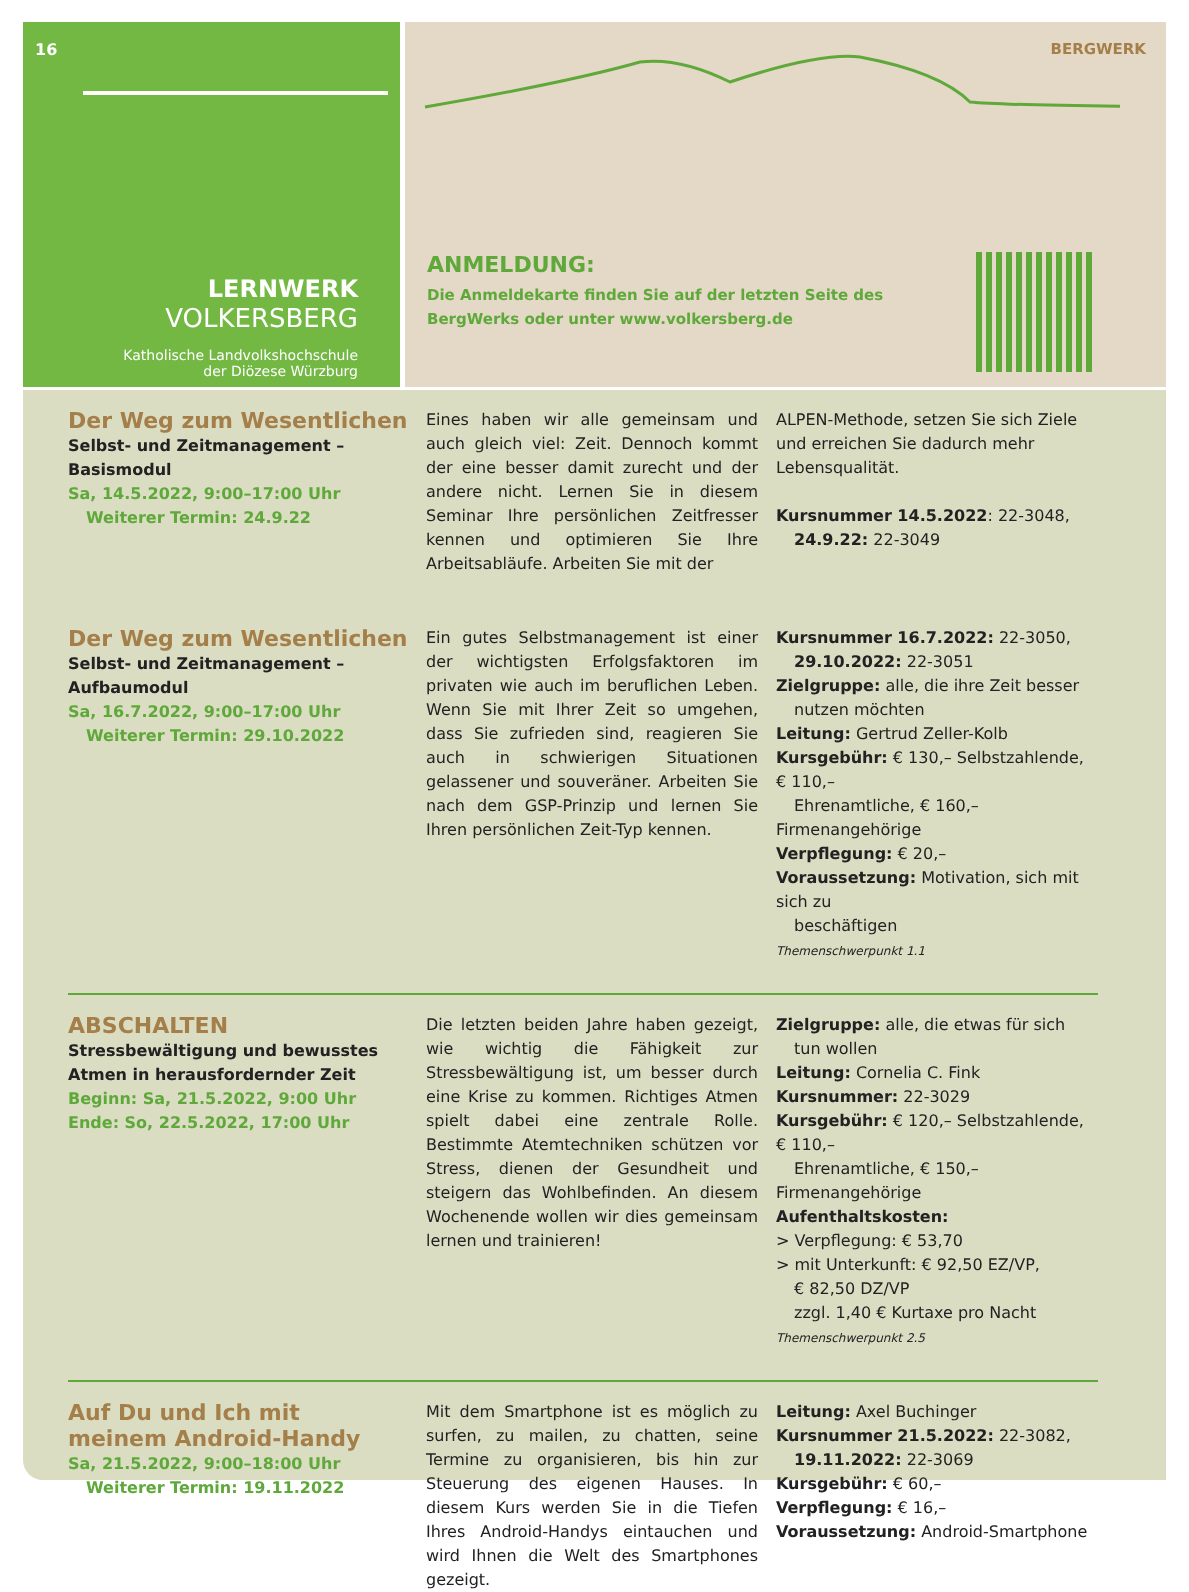16
LERNWERK
VOLKERSBERG
Katholische Landvolkshochschule
der Diözese Würzburg
BERGWERK
ANMELDUNG:
Die Anmeldekarte finden Sie auf der letzten Seite des
BergWerks oder unter www.volkersberg.de
Der Weg zum Wesentlichen
Selbst- und Zeitmanagement – Basismodul
Sa, 14.5.2022, 9:00–17:00 Uhr
Weiterer Termin: 24.9.22
Eines haben wir alle gemeinsam und auch gleich viel: Zeit. Dennoch kommt der eine besser damit zurecht und der andere nicht. Lernen Sie in diesem Seminar Ihre persönlichen Zeitfresser kennen und optimieren Sie Ihre Arbeitsabläufe. Arbeiten Sie mit der
ALPEN-Methode, setzen Sie sich Ziele und erreichen Sie dadurch mehr Lebensqualität.
Kursnummer 14.5.2022: 22-3048,
24.9.22: 22-3049
Der Weg zum Wesentlichen
Selbst- und Zeitmanagement –
Aufbaumodul
Sa, 16.7.2022, 9:00–17:00 Uhr
Weiterer Termin: 29.10.2022
Ein gutes Selbstmanagement ist einer der wichtigsten Erfolgsfaktoren im privaten wie auch im beruflichen Leben. Wenn Sie mit Ihrer Zeit so umgehen, dass Sie zufrieden sind, reagieren Sie auch in schwierigen Situationen gelassener und souveräner. Arbeiten Sie nach dem GSP-Prinzip und lernen Sie Ihren persönlichen Zeit-Typ kennen.
Kursnummer 16.7.2022: 22-3050,
29.10.2022: 22-3051
Zielgruppe: alle, die ihre Zeit besser
nutzen möchten
Leitung: Gertrud Zeller-Kolb
Kursgebühr: € 130,– Selbstzahlende, € 110,–
Ehrenamtliche, € 160,– Firmenangehörige
Verpflegung: € 20,–
Voraussetzung: Motivation, sich mit sich zu
beschäftigen
Themenschwerpunkt 1.1
ABSCHALTEN
Stressbewältigung und bewusstes Atmen in herausfordernder Zeit
Beginn: Sa, 21.5.2022, 9:00 Uhr
Ende: So, 22.5.2022, 17:00 Uhr
Die letzten beiden Jahre haben gezeigt, wie wichtig die Fähigkeit zur Stressbewältigung ist, um besser durch eine Krise zu kommen. Richtiges Atmen spielt dabei eine zentrale Rolle. Bestimmte Atemtechniken schützen vor Stress, dienen der Gesundheit und steigern das Wohlbefinden. An diesem Wochenende wollen wir dies gemeinsam lernen und trainieren!
Zielgruppe: alle, die etwas für sich
tun wollen
Leitung: Cornelia C. Fink
Kursnummer: 22-3029
Kursgebühr: € 120,– Selbstzahlende, € 110,–
Ehrenamtliche, € 150,– Firmenangehörige
Aufenthaltskosten:
> Verpflegung: € 53,70
> mit Unterkunft: € 92,50 EZ/VP,
€ 82,50 DZ/VP
zzgl. 1,40 € Kurtaxe pro Nacht
Themenschwerpunkt 2.5
Auf Du und Ich mit
meinem Android-Handy
Sa, 21.5.2022, 9:00–18:00 Uhr
Weiterer Termin: 19.11.2022
Mit dem Smartphone ist es möglich zu surfen, zu mailen, zu chatten, seine Termine zu organisieren, bis hin zur Steuerung des eigenen Hauses. In diesem Kurs werden Sie in die Tiefen Ihres Android-Handys eintauchen und wird Ihnen die Welt des Smartphones gezeigt.
Leitung: Axel Buchinger
Kursnummer 21.5.2022: 22-3082,
19.11.2022: 22-3069
Kursgebühr: € 60,–
Verpflegung: € 16,–
Voraussetzung: Android-Smartphone